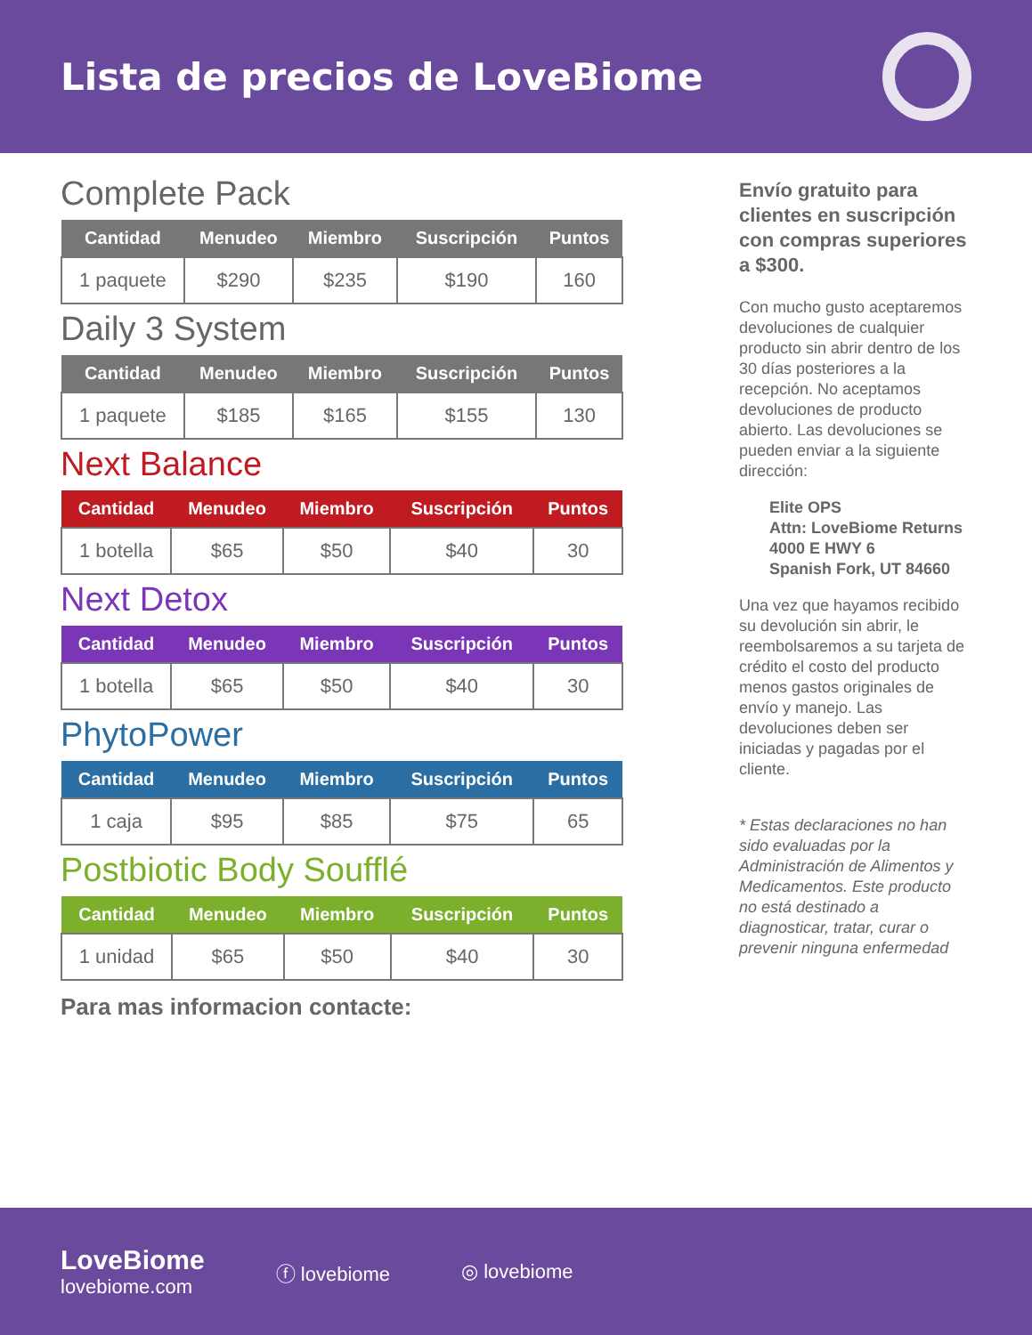Lista de precios de LoveBiome
Complete Pack
| Cantidad | Menudeo | Miembro | Suscripción | Puntos |
| --- | --- | --- | --- | --- |
| 1 paquete | $290 | $235 | $190 | 160 |
Daily 3 System
| Cantidad | Menudeo | Miembro | Suscripción | Puntos |
| --- | --- | --- | --- | --- |
| 1 paquete | $185 | $165 | $155 | 130 |
Next Balance
| Cantidad | Menudeo | Miembro | Suscripción | Puntos |
| --- | --- | --- | --- | --- |
| 1 botella | $65 | $50 | $40 | 30 |
Next Detox
| Cantidad | Menudeo | Miembro | Suscripción | Puntos |
| --- | --- | --- | --- | --- |
| 1 botella | $65 | $50 | $40 | 30 |
PhytoPower
| Cantidad | Menudeo | Miembro | Suscripción | Puntos |
| --- | --- | --- | --- | --- |
| 1 caja | $95 | $85 | $75 | 65 |
Postbiotic Body Soufflé
| Cantidad | Menudeo | Miembro | Suscripción | Puntos |
| --- | --- | --- | --- | --- |
| 1 unidad | $65 | $50 | $40 | 30 |
Para mas informacion contacte:
Envío gratuito para clientes en suscripción con compras superiores a $300.
Con mucho gusto aceptaremos devoluciones de cualquier producto sin abrir dentro de los 30 días posteriores a la recepción. No aceptamos devoluciones de producto abierto. Las devoluciones se pueden enviar a la siguiente dirección:
Elite OPS
Attn: LoveBiome Returns
4000 E HWY 6
Spanish Fork, UT 84660
Una vez que hayamos recibido su devolución sin abrir, le reembolsaremos a su tarjeta de crédito el costo del producto menos gastos originales de envío y manejo. Las devoluciones deben ser iniciadas y pagadas por el cliente.
* Estas declaraciones no han sido evaluadas por la Administración de Alimentos y Medicamentos. Este producto no está destinado a diagnosticar, tratar, curar o prevenir ninguna enfermedad
LoveBiome
lovebiome.com
ⓕ lovebiome ◎ lovebiome